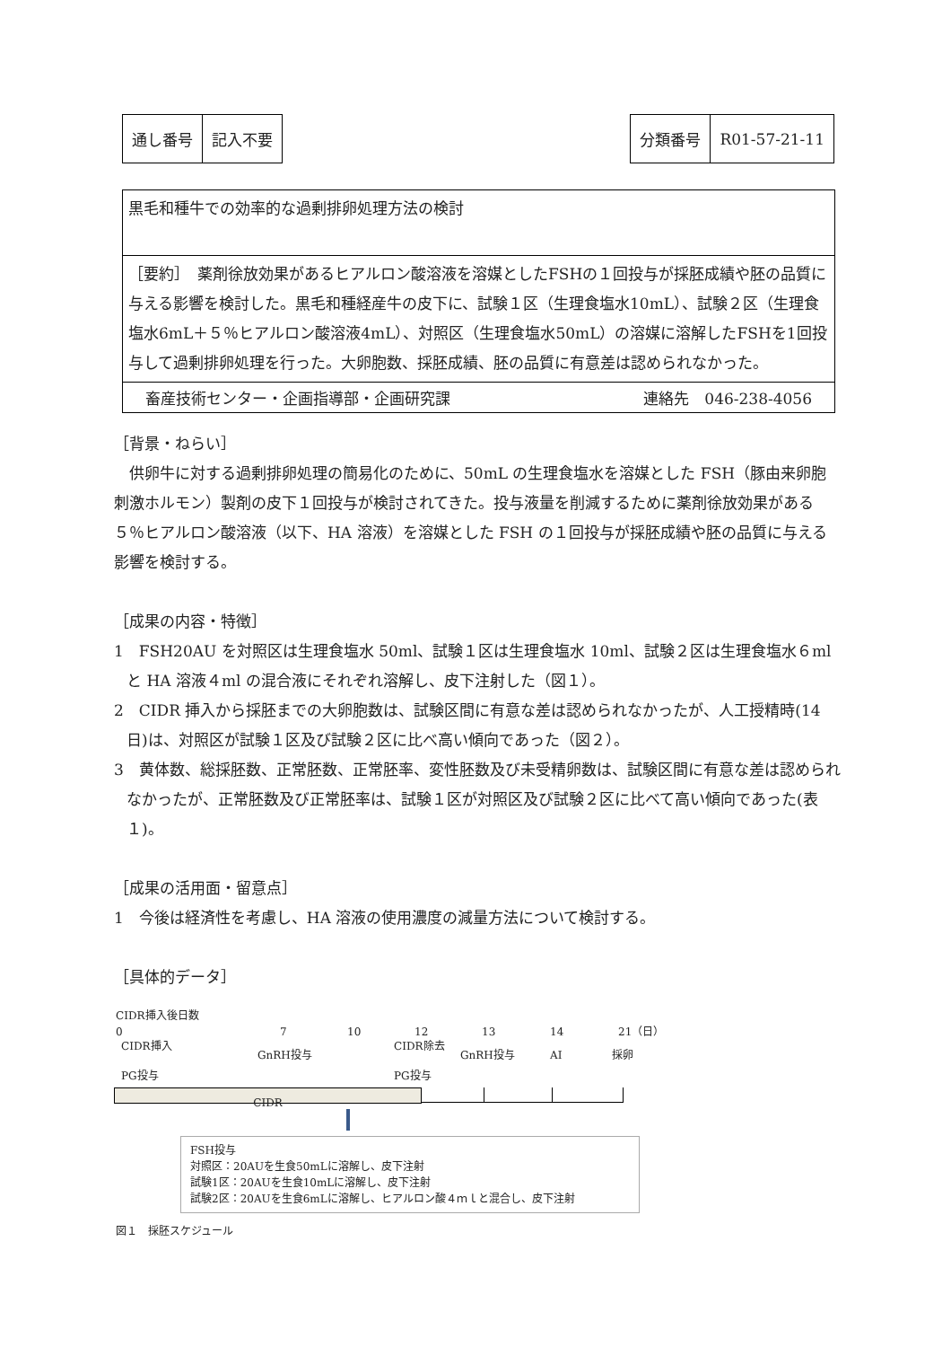| 通し番号 | 記入不要 |
| 分類番号 | R01-57-21-11 |
黒毛和種牛での効率的な過剰排卵処理方法の検討
［要約］　薬剤徐放効果があるヒアルロン酸溶液を溶媒としたFSHの１回投与が採胚成績や胚の品質に与える影響を検討した。黒毛和種経産牛の皮下に、試験１区（生理食塩水10mL）、試験２区（生理食塩水6mL＋５％ヒアルロン酸溶液4mL）、対照区（生理食塩水50mL）の溶媒に溶解したFSHを1回投与して過剰排卵処理を行った。大卵胞数、採胚成績、胚の品質に有意差は認められなかった。
畜産技術センター・企画指導部・企画研究課 連絡先　046-238-4056
［背景・ねらい］
　供卵牛に対する過剰排卵処理の簡易化のために、50mL の生理食塩水を溶媒とした FSH（豚由来卵胞刺激ホルモン）製剤の皮下１回投与が検討されてきた。投与液量を削減するために薬剤徐放効果がある５％ヒアルロン酸溶液（以下、HA 溶液）を溶媒とした FSH の１回投与が採胚成績や胚の品質に与える影響を検討する。
［成果の内容・特徴］
1　FSH20AU を対照区は生理食塩水 50ml、試験１区は生理食塩水 10ml、試験２区は生理食塩水６ml と HA 溶液４ml の混合液にそれぞれ溶解し、皮下注射した（図１）。
2　CIDR 挿入から採胚までの大卵胞数は、試験区間に有意な差は認められなかったが、人工授精時(14 日)は、対照区が試験１区及び試験２区に比べ高い傾向であった（図２）。
3　黄体数、総採胚数、正常胚数、正常胚率、変性胚数及び未受精卵数は、試験区間に有意な差は認められなかったが、正常胚数及び正常胚率は、試験１区が対照区及び試験２区に比べて高い傾向であった(表１)。
［成果の活用面・留意点］
1　今後は経済性を考慮し、HA 溶液の使用濃度の減量方法について検討する。
［具体的データ］
CIDR挿入後日数
0 7 10 12 13 14 21（日）
CIDR挿入
PG投与 GnRH投与
CIDR除去
PG投与 GnRH投与 AI 採卵
CIDR
FSH投与
対照区：20AUを生食50mLに溶解し、皮下注射
試験1区：20AUを生食10mLに溶解し、皮下注射
試験2区：20AUを生食6mLに溶解し、ヒアルロン酸４ｍｌと混合し、皮下注射
図１　採胚スケジュール